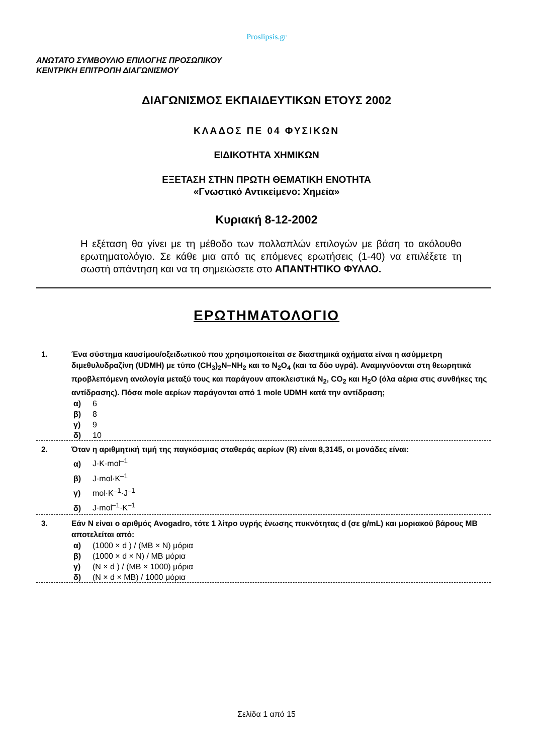Proslipsis.gr
ΑΝΩΤΑΤΟ ΣΥΜΒΟΥΛΙΟ ΕΠΙΛΟΓΗΣ ΠΡΟΣΩΠΙΚΟΥ
ΚΕΝΤΡΙΚΗ ΕΠΙΤΡΟΠΗ ΔΙΑΓΩΝΙΣΜΟΥ
ΔΙΑΓΩΝΙΣΜΟΣ ΕΚΠΑΙΔΕΥΤΙΚΩΝ ΕΤΟΥΣ 2002
ΚΛΑΔΟΣ ΠΕ 04 ΦΥΣΙΚΩΝ
ΕΙΔΙΚΟΤΗΤΑ ΧΗΜΙΚΩΝ
ΕΞΕΤΑΣΗ ΣΤΗΝ ΠΡΩΤΗ ΘΕΜΑΤΙΚΗ ΕΝΟΤΗΤΑ
«Γνωστικό Αντικείμενο: Χημεία»
Κυριακή 8-12-2002
Η εξέταση θα γίνει με τη μέθοδο των πολλαπλών επιλογών με βάση το ακόλουθο ερωτηματολόγιο. Σε κάθε μια από τις επόμενες ερωτήσεις (1-40) να επιλέξετε τη σωστή απάντηση και να τη σημειώσετε στο ΑΠΑΝΤΗΤΙΚΟ ΦΥΛΛΟ.
ΕΡΩΤΗΜΑΤΟΛΟΓΙΟ
1. Ένα σύστημα καυσίμου/οξειδωτικού που χρησιμοποιείται σε διαστημικά οχήματα είναι η ασύμμετρη διμεθυλυδραζίνη (UDMH) με τύπο (CH<sub>3</sub>)<sub>2</sub>N–NH<sub>2</sub> και το N<sub>2</sub>O<sub>4</sub> (και τα δύο υγρά). Αναμιγνύονται στη θεωρητικά προβλεπόμενη αναλογία μεταξύ τους και παράγουν αποκλειστικά N<sub>2</sub>, CO<sub>2</sub> και H<sub>2</sub>O (όλα αέρια στις συνθήκες της αντίδρασης). Πόσα mole αερίων παράγονται από 1 mole UDMH κατά την αντίδραση;
α) 6
β) 8
γ) 9
δ) 10
2. Όταν η αριθμητική τιμή της παγκόσμιας σταθεράς αερίων (R) είναι 8,3145, οι μονάδες είναι:
α) J·K·mol<sup>–1</sup>
β) J·mol·K<sup>–1</sup>
γ) mol·K<sup>–1</sup>·J<sup>–1</sup>
δ) J·mol<sup>–1</sup>·K<sup>–1</sup>
3. Εάν N είναι ο αριθμός Avogadro, τότε 1 λίτρο υγρής ένωσης πυκνότητας d (σε g/mL) και μοριακού βάρους ΜΒ αποτελείται από:
α) (1000 × d ) / (MB × N) μόρια
β) (1000 × d × N) / MB μόρια
γ) (N × d ) / (MB × 1000) μόρια
δ) (N × d × MB) / 1000 μόρια
Σελίδα 1 από 15